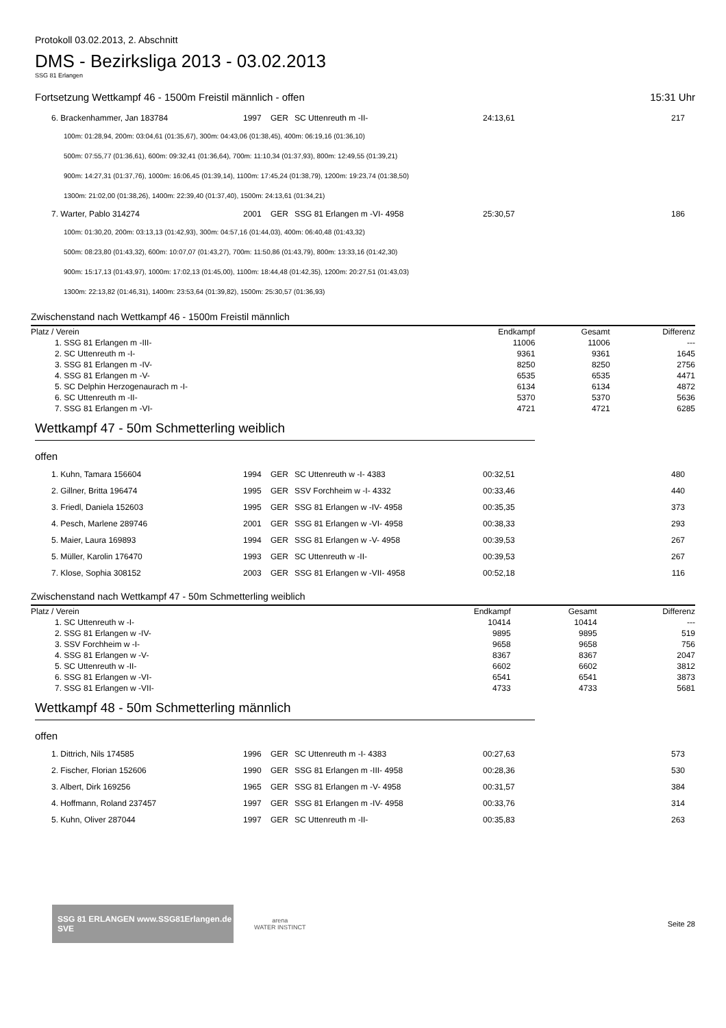Protokoll 03.02.2013, 2. Abschnitt
DMS - Bezirksliga 2013 - 03.02.2013
SSG 81 Erlangen
Fortsetzung Wettkampf 46 - 1500m Freistil männlich - offen 15:31 Uhr
| 6. Brackenhammer, Jan 183784 | 1997 | GER | SC Uttenreuth m -II- | 24:13,61 | 217 |
| 100m: 01:28,94, 200m: 03:04,61 (01:35,67), 300m: 04:43,06 (01:38,45), 400m: 06:19,16 (01:36,10) | | | | | |
| 500m: 07:55,77 (01:36,61), 600m: 09:32,41 (01:36,64), 700m: 11:10,34 (01:37,93), 800m: 12:49,55 (01:39,21) | | | | | |
| 900m: 14:27,31 (01:37,76), 1000m: 16:06,45 (01:39,14), 1100m: 17:45,24 (01:38,79), 1200m: 19:23,74 (01:38,50) | | | | | |
| 1300m: 21:02,00 (01:38,26), 1400m: 22:39,40 (01:37,40), 1500m: 24:13,61 (01:34,21) | | | | | |
| 7. Warter, Pablo 314274 | 2001 | GER | SSG 81 Erlangen m -VI- 4958 | 25:30,57 | 186 |
| 100m: 01:30,20, 200m: 03:13,13 (01:42,93), 300m: 04:57,16 (01:44,03), 400m: 06:40,48 (01:43,32) | | | | | |
| 500m: 08:23,80 (01:43,32), 600m: 10:07,07 (01:43,27), 700m: 11:50,86 (01:43,79), 800m: 13:33,16 (01:42,30) | | | | | |
| 900m: 15:17,13 (01:43,97), 1000m: 17:02,13 (01:45,00), 1100m: 18:44,48 (01:42,35), 1200m: 20:27,51 (01:43,03) | | | | | |
| 1300m: 22:13,82 (01:46,31), 1400m: 23:53,64 (01:39,82), 1500m: 25:30,57 (01:36,93) | | | | | |
Zwischenstand nach Wettkampf 46 - 1500m Freistil männlich
| Platz / Verein | Endkampf | Gesamt | Differenz |
| --- | --- | --- | --- |
| 1. SSG 81 Erlangen m -III- | 11006 | 11006 | --- |
| 2. SC Uttenreuth m -I- | 9361 | 9361 | 1645 |
| 3. SSG 81 Erlangen m -IV- | 8250 | 8250 | 2756 |
| 4. SSG 81 Erlangen m -V- | 6535 | 6535 | 4471 |
| 5. SC Delphin Herzogenaurach m -I- | 6134 | 6134 | 4872 |
| 6. SC Uttenreuth m -II- | 5370 | 5370 | 5636 |
| 7. SSG 81 Erlangen m -VI- | 4721 | 4721 | 6285 |
Wettkampf 47 - 50m Schmetterling weiblich
offen
| 1. Kuhn, Tamara 156604 | 1994 | GER | SC Uttenreuth w -I- 4383 | 00:32,51 | 480 |
| 2. Gillner, Britta 196474 | 1995 | GER | SSV Forchheim w -I- 4332 | 00:33,46 | 440 |
| 3. Friedl, Daniela 152603 | 1995 | GER | SSG 81 Erlangen w -IV- 4958 | 00:35,35 | 373 |
| 4. Pesch, Marlene 289746 | 2001 | GER | SSG 81 Erlangen w -VI- 4958 | 00:38,33 | 293 |
| 5. Maier, Laura 169893 | 1994 | GER | SSG 81 Erlangen w -V- 4958 | 00:39,53 | 267 |
| 5. Müller, Karolin 176470 | 1993 | GER | SC Uttenreuth w -II- | 00:39,53 | 267 |
| 7. Klose, Sophia 308152 | 2003 | GER | SSG 81 Erlangen w -VII- 4958 | 00:52,18 | 116 |
Zwischenstand nach Wettkampf 47 - 50m Schmetterling weiblich
| Platz / Verein | Endkampf | Gesamt | Differenz |
| --- | --- | --- | --- |
| 1. SC Uttenreuth w -I- | 10414 | 10414 | --- |
| 2. SSG 81 Erlangen w -IV- | 9895 | 9895 | 519 |
| 3. SSV Forchheim w -I- | 9658 | 9658 | 756 |
| 4. SSG 81 Erlangen w -V- | 8367 | 8367 | 2047 |
| 5. SC Uttenreuth w -II- | 6602 | 6602 | 3812 |
| 6. SSG 81 Erlangen w -VI- | 6541 | 6541 | 3873 |
| 7. SSG 81 Erlangen w -VII- | 4733 | 4733 | 5681 |
Wettkampf 48 - 50m Schmetterling männlich
offen
| 1. Dittrich, Nils 174585 | 1996 | GER | SC Uttenreuth m -I- 4383 | 00:27,63 | 573 |
| 2. Fischer, Florian 152606 | 1990 | GER | SSG 81 Erlangen m -III- 4958 | 00:28,36 | 530 |
| 3. Albert, Dirk 169256 | 1965 | GER | SSG 81 Erlangen m -V- 4958 | 00:31,57 | 384 |
| 4. Hoffmann, Roland 237457 | 1997 | GER | SSG 81 Erlangen m -IV- 4958 | 00:33,76 | 314 |
| 5. Kuhn, Oliver 287044 | 1997 | GER | SC Uttenreuth m -II- | 00:35,83 | 263 |
SSG 81 ERLANGEN www.SSG81Erlangen.de SVE
arena
WATER INSTINCT
Seite 28